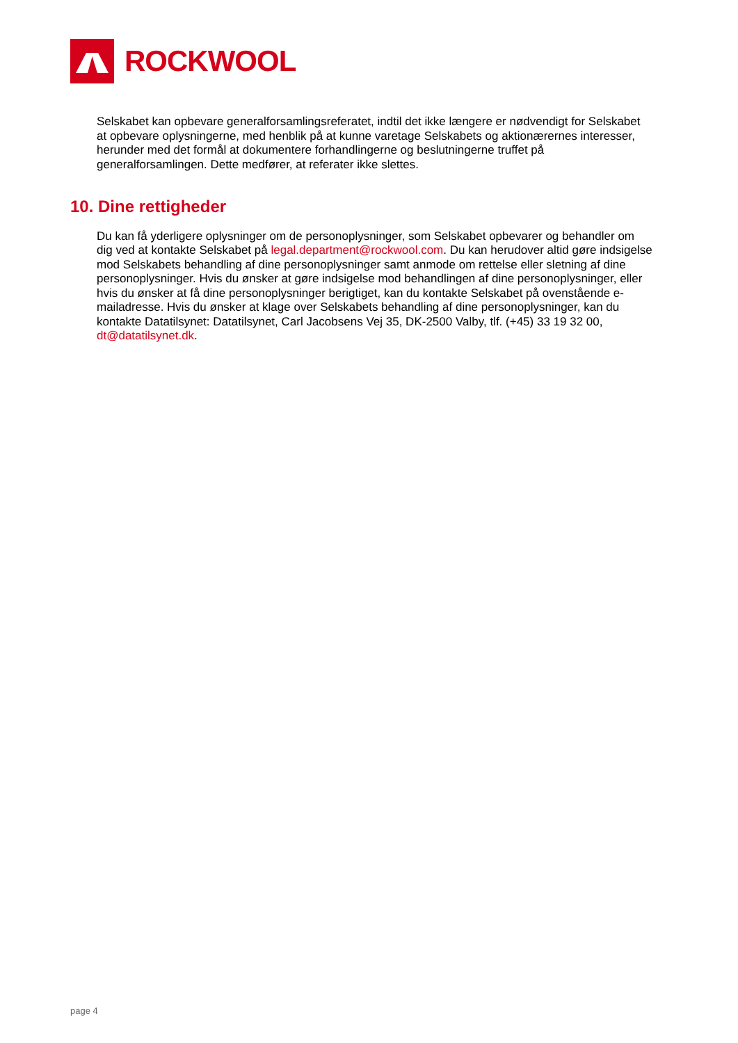ROCKWOOL
Selskabet kan opbevare generalforsamlingsreferatet, indtil det ikke længere er nødvendigt for Selskabet at opbevare oplysningerne, med henblik på at kunne varetage Selskabets og aktionærernes interesser, herunder med det formål at dokumentere forhandlingerne og beslutningerne truffet på generalforsamlingen. Dette medfører, at referater ikke slettes.
10. Dine rettigheder
Du kan få yderligere oplysninger om de personoplysninger, som Selskabet opbevarer og behandler om dig ved at kontakte Selskabet på legal.department@rockwool.com. Du kan herudover altid gøre indsigelse mod Selskabets behandling af dine personoplysninger samt anmode om rettelse eller sletning af dine personoplysninger. Hvis du ønsker at gøre indsigelse mod behandlingen af dine personoplysninger, eller hvis du ønsker at få dine personoplysninger berigtiget, kan du kontakte Selskabet på ovenstående e-mailadresse. Hvis du ønsker at klage over Selskabets behandling af dine personoplysninger, kan du kontakte Datatilsynet: Datatilsynet, Carl Jacobsens Vej 35, DK-2500 Valby, tlf. (+45) 33 19 32 00, dt@datatilsynet.dk.
page 4